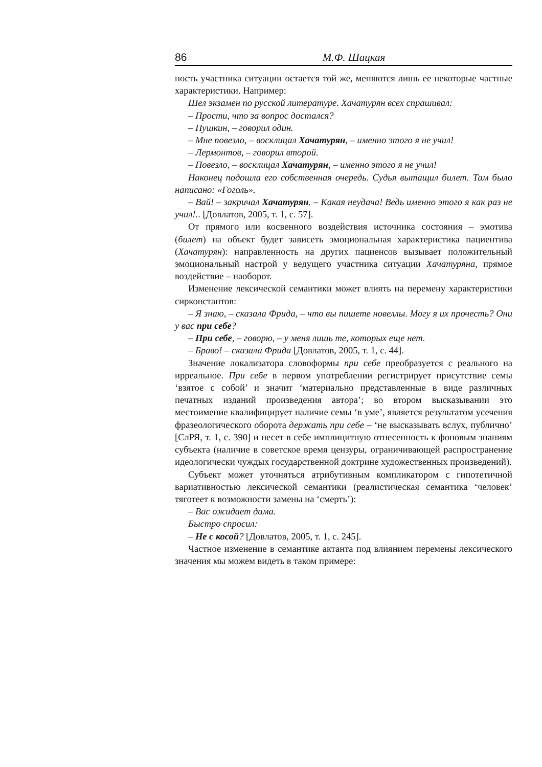86 М.Ф. Шацкая
ность участника ситуации остается той же, меняются лишь ее некоторые частные характеристики. Например:
Шел экзамен по русской литературе. Хачатурян всех спрашивал:
– Прости, что за вопрос достался?
– Пушкин, – говорил один.
– Мне повезло, – восклицал Хачатурян, – именно этого я не учил!
– Лермонтов, – говорил второй.
– Повезло, – восклицал Хачатурян, – именно этого я не учил!
Наконец подошла его собственная очередь. Судья вытащил билет. Там было написано: «Гоголь».
– Вай! – закричал Хачатурян. – Какая неудача! Ведь именно этого я как раз не учил!.. [Довлатов, 2005, т. 1, с. 57].
От прямого или косвенного воздействия источника состояния – эмотива (билет) на объект будет зависеть эмоциональная характеристика пациентива (Хачатурян): направленность на других пациенсов вызывает положительный эмоциональный настрой у ведущего участника ситуации Хачатуряна, прямое воздействие – наоборот.
Изменение лексической семантики может влиять на перемену характеристики сирконстантов:
– Я знаю, – сказала Фрида, – что вы пишете новеллы. Могу я их прочесть? Они у вас при себе?
– При себе, – говорю, – у меня лишь те, которых еще нет.
– Браво! – сказала Фрида [Довлатов, 2005, т. 1, с. 44].
Значение локализатора словоформы при себе преобразуется с реального на ирреальное. При себе в первом употреблении регистрирует присутствие семы ‘взятое с собой’ и значит ‘материально представленные в виде различных печатных изданий произведения автора’; во втором высказывании это местоимение квалифицирует наличие семы ‘в уме’, является результатом усечения фразеологического оборота держать при себе – ‘не высказывать вслух, публично’ [СлРЯ, т. 1, с. 390] и несет в себе имплицитную отнесенность к фоновым знаниям субъекта (наличие в советское время цензуры, ограничивающей распространение идеологически чуждых государственной доктрине художественных произведений).
Субъект может уточняться атрибутивным компликатором с гипотетичной вариативностью лексической семантики (реалистическая семантика ‘человек’ тяготеет к возможности замены на ‘смерть’):
– Вас ожидает дама.
Быстро спросил:
– Не с косой? [Довлатов, 2005, т. 1, с. 245].
Частное изменение в семантике актанта под влиянием перемены лексического значения мы можем видеть в таком примере: